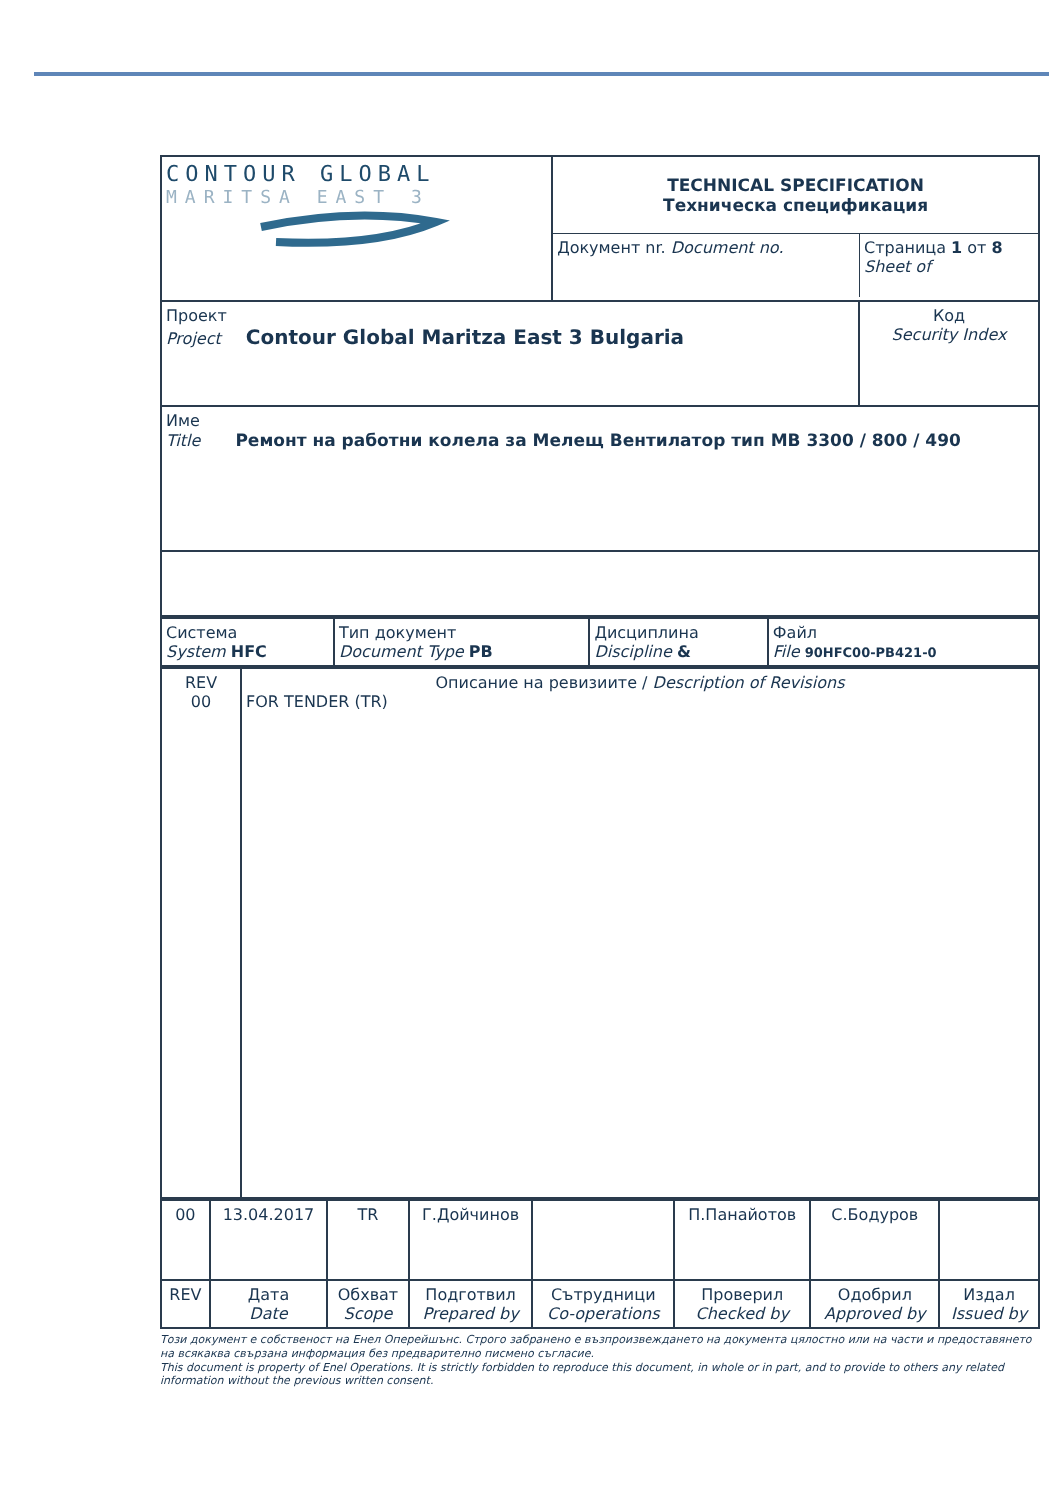| CONTOUR GLOBAL MARITSA EAST 3 | TECHNICAL SPECIFICATION Техническа спецификация / Документ nr. Document no. / Страница 1 от 8 Sheet of / | |
| Проект Project Contour Global Maritza East 3 Bulgaria | | Код Security Index |
| Име Title Ремонт на работни колела за Мелещ Вентилатор тип MB 3300 / 800 / 490 | | |
| Система System HFC | Тип документ Document Type PB | Дисциплина Discipline & | Файл File 90HFC00-PB421-0 |
| REV 00 | Описание на ревизиите / Description of Revisions FOR TENDER (TR) |
| 00 | 13.04.2017 | TR | Г.Дойчинов | | П.Панайотов | С.Бодуров | |
| REV | Дата Date | Обхват Scope | Подготвил Prepared by | Сътрудници Co-operations | Проверил Checked by | Одобрил Approved by | Издал Issued by |
Този документ е собственост на Енел Оперейшънс. Строго забранено е възпроизвеждането на документа цялостно или на части и предоставянето на всякаква свързана информация без предварително писмено съгласие.
This document is property of Enel Operations. It is strictly forbidden to reproduce this document, in whole or in part, and to provide to others any related information without the previous written consent.